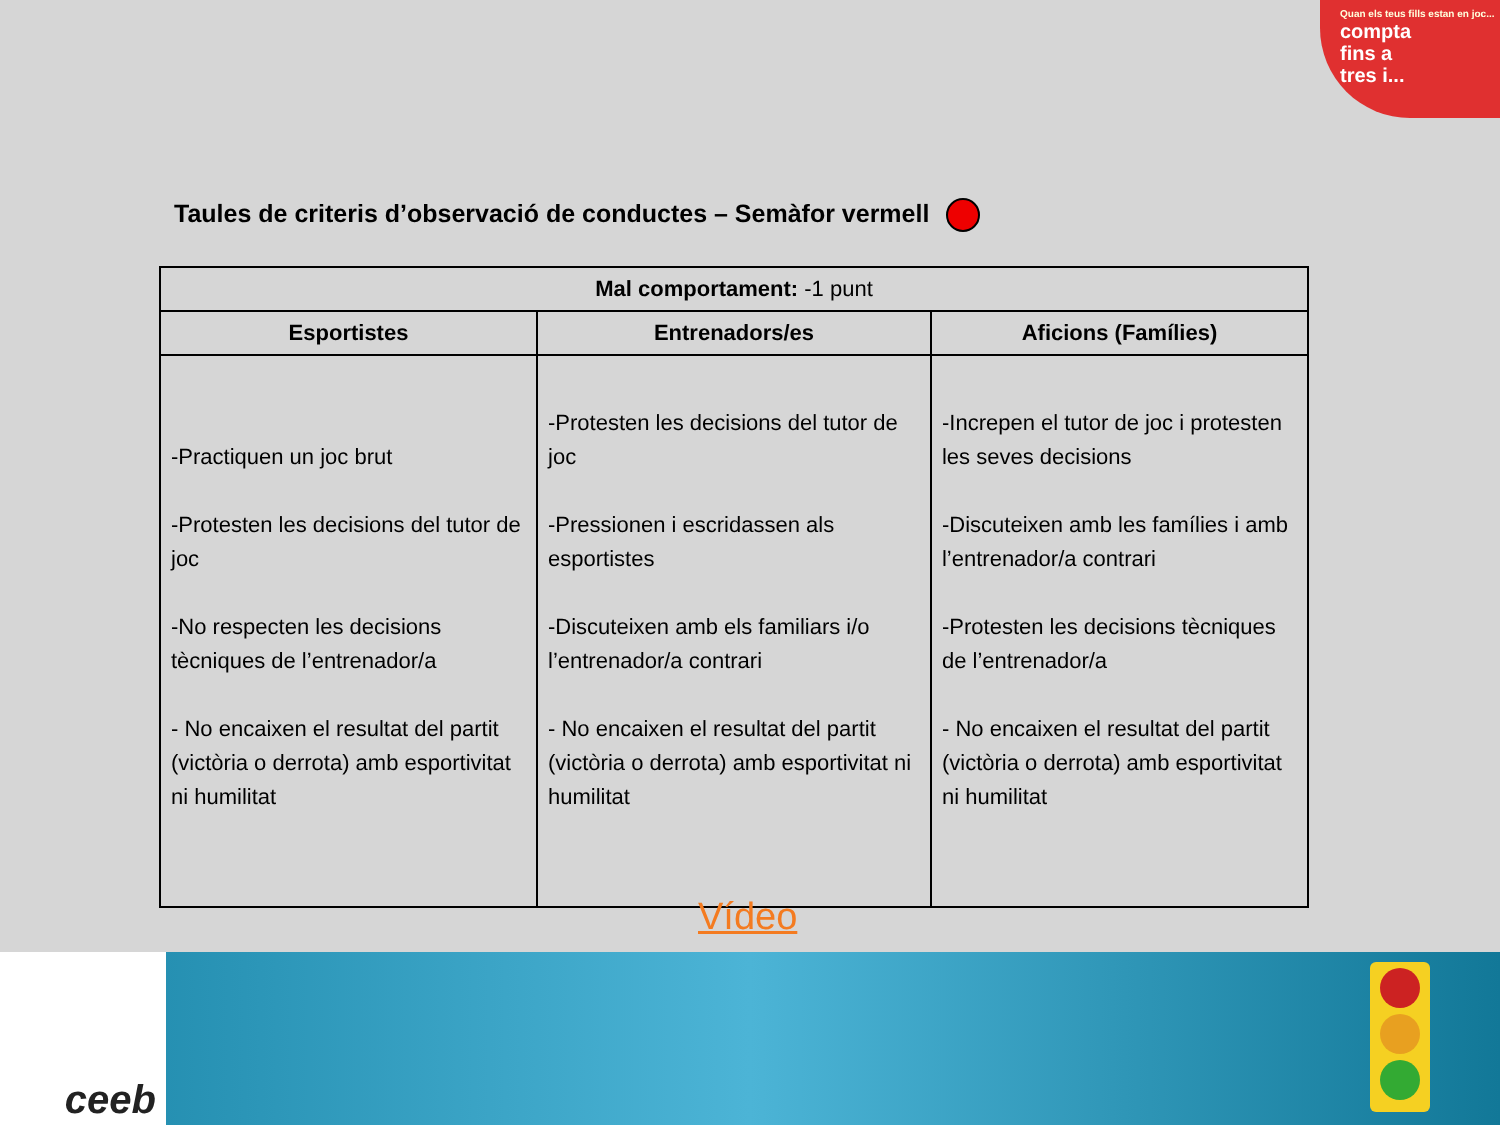Quan els teus fills estan en joc...
compta
fins a
tres i...
Taules de criteris d’observació de conductes – Semàfor vermell
| Mal comportament: -1 punt | | |
| --- | --- | --- |
| Esportistes | Entrenadors/es | Aficions (Famílies) |
| -Practiquen un joc brut -Protesten les decisions del tutor de joc -No respecten les decisions tècniques de l’entrenador/a - No encaixen el resultat del partit (victòria o derrota) amb esportivitat ni humilitat | -Protesten les decisions del tutor de joc -Pressionen i escridassen als esportistes -Discuteixen amb els familiars i/o l’entrenador/a contrari - No encaixen el resultat del partit (victòria o derrota) amb esportivitat ni humilitat | -Increpen el tutor de joc i protesten les seves decisions -Discuteixen amb les famílies i amb l’entrenador/a contrari -Protesten les decisions tècniques de l’entrenador/a - No encaixen el resultat del partit (victòria o derrota) amb esportivitat ni humilitat |
Vídeo
ceeb